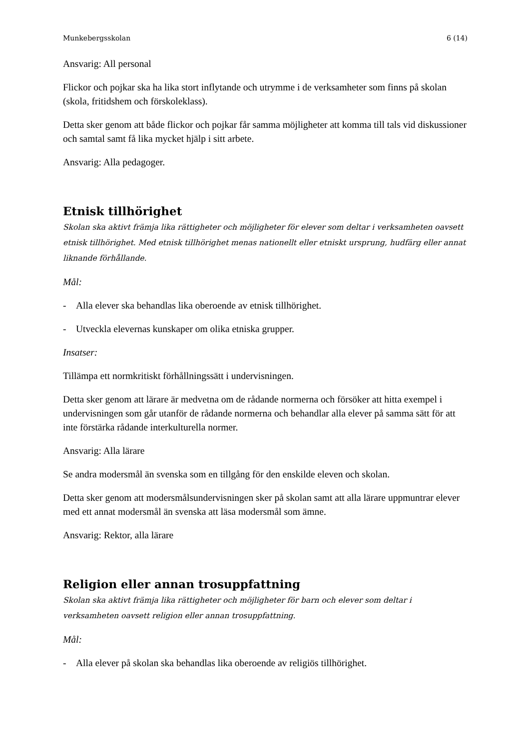Munkebergsskolan 6 (14)
Ansvarig: All personal
Flickor och pojkar ska ha lika stort inflytande och utrymme i de verksamheter som finns på skolan (skola, fritidshem och förskoleklass).
Detta sker genom att både flickor och pojkar får samma möjligheter att komma till tals vid diskussioner och samtal samt få lika mycket hjälp i sitt arbete.
Ansvarig: Alla pedagoger.
Etnisk tillhörighet
Skolan ska aktivt främja lika rättigheter och möjligheter för elever som deltar i verksamheten oavsett etnisk tillhörighet. Med etnisk tillhörighet menas nationellt eller etniskt ursprung, hudfärg eller annat liknande förhållande.
Mål:
- Alla elever ska behandlas lika oberoende av etnisk tillhörighet.
- Utveckla elevernas kunskaper om olika etniska grupper.
Insatser:
Tillämpa ett normkritiskt förhållningssätt i undervisningen.
Detta sker genom att lärare är medvetna om de rådande normerna och försöker att hitta exempel i undervisningen som går utanför de rådande normerna och behandlar alla elever på samma sätt för att inte förstärka rådande interkulturella normer.
Ansvarig: Alla lärare
Se andra modersmål än svenska som en tillgång för den enskilde eleven och skolan.
Detta sker genom att modersmålsundervisningen sker på skolan samt att alla lärare uppmuntrar elever med ett annat modersmål än svenska att läsa modersmål som ämne.
Ansvarig: Rektor, alla lärare
Religion eller annan trosuppfattning
Skolan ska aktivt främja lika rättigheter och möjligheter för barn och elever som deltar i verksamheten oavsett religion eller annan trosuppfattning.
Mål:
- Alla elever på skolan ska behandlas lika oberoende av religiös tillhörighet.